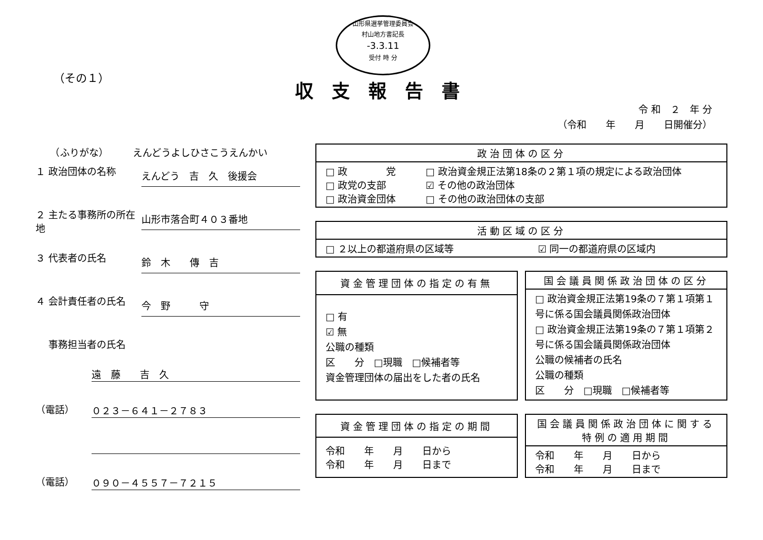山形県選挙管理委員会
村山地方書記長
-3.3.11
受付 時 分
（その１）
収支報告書
令 和　２　年 分
（令和　　年　　月　　日開催分）
　　（ふりがな）　　　えんどうよしひさこうえんかい
１ 政治団体の名称
えんどう　吉　久　後援会
２ 主たる事務所の所在地
山形市落合町４０３番地
３ 代表者の氏名
鈴　木　　傳　吉
４ 会計責任者の氏名
今　野　　　守
事務担当者の氏名
遠　藤　　吉　久
（電話）
０２３－６４１－２７８３
（電話）
０９０－４５５７－７２１５
| 政治団体の区分 | |
| --- | --- |
| □ 政 党 □ 政党の支部 □ 政治資金団体 | □ 政治資金規正法第18条の２第１項の規定による政治団体 ☑ その他の政治団体 □ その他の政治団体の支部 |
| 活動区域の区分 | |
| --- | --- |
| □ ２以上の都道府県の区域等 | ☑ 同一の都道府県の区域内 |
| 資金管理団体の指定の有無 |
| --- |
| □ 有 ☑ 無 公職の種類 区 分 □現職 □候補者等 資金管理団体の届出をした者の氏名 |
| 国会議員関係政治団体の区分 |
| --- |
| □ 政治資金規正法第19条の７第１項第１号に係る国会議員関係政治団体 □ 政治資金規正法第19条の７第１項第２号に係る国会議員関係政治団体 公職の候補者の氏名 公職の種類 区 分 □現職 □候補者等 |
| 資金管理団体の指定の期間 |
| --- |
| 令和 年 月 日から 令和 年 月 日まで |
| 国会議員関係政治団体に関する特例の適用期間 |
| --- |
| 令和 年 月 日から 令和 年 月 日まで |